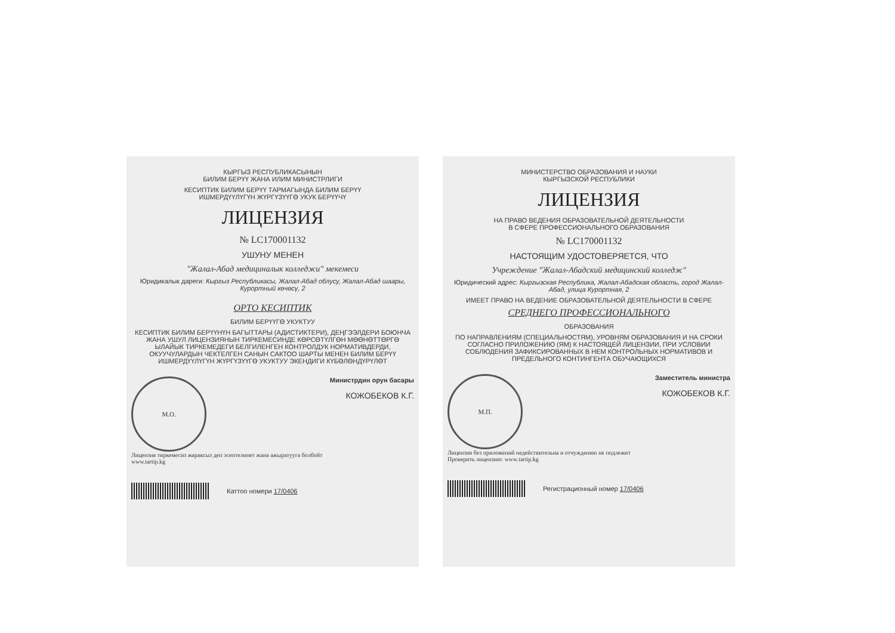КЫРГЫЗ РЕСПУБЛИКАСЫНЫН
БИЛИМ БЕРҮҮ ЖАНА ИЛИМ МИНИСТРЛИГИ
КЕСИПТИК БИЛИМ БЕРҮҮ ТАРМАГЫНДА БИЛИМ БЕРҮҮ
ИШМЕРДҮҮЛҮГҮН ЖҮРГҮЗҮҮГӨ УКУК БЕРҮҮЧҮ
ЛИЦЕНЗИЯ
№ LC170001132
УШУНУ МЕНЕН
"Жалал-Абад медициналык колледжи" мекемеси
Юридикалык дареги: Кыргыз Республикасы, Жалал-Абад облусу, Жалал-Абад шаары, Курортный көчөсү, 2
ОРТО КЕСИПТИК
БИЛИМ БЕРҮҮГӨ УКУКТУУ
КЕСИПТИК БИЛИМ БЕРҮҮНҮН БАГЫТТАРЫ (АДИСТИКТЕРИ), ДЕҢГЭЭЛДЕРИ БОЮНЧА ЖАНА УШУЛ ЛИЦЕНЗИЯНЫН ТИРКЕМЕСИНДЕ КӨРСӨТҮЛГӨН МӨӨНӨТТӨРГӨ ЫЛАЙЫК ТИРКЕМЕДЕГИ БЕЛГИЛЕНГЕН КОНТРОЛДУК НОРМАТИВДЕРДИ, ОКУУЧУЛАРДЫН ЧЕКТЕЛГЕН САНЫН САКТОО ШАРТЫ МЕНЕН БИЛИМ БЕРҮҮ ИШМЕРДҮҮЛҮГҮН ЖҮРГҮЗҮҮГӨ УКУКТУУ ЭКЕНДИГИ КҮБӨЛӨНДҮРҮЛӨТ
М.О.
Министрдин орун басары
КОЖОБЕКОВ К.Г.
Лицензия тиркемесиз жараксыз деп эсептелинет жана ажыратууга болбойт
www.tartip.kg
Каттоо номери 17/0406
МИНИСТЕРСТВО ОБРАЗОВАНИЯ И НАУКИ
КЫРГЫЗСКОЙ РЕСПУБЛИКИ
ЛИЦЕНЗИЯ
НА ПРАВО ВЕДЕНИЯ ОБРАЗОВАТЕЛЬНОЙ ДЕЯТЕЛЬНОСТИ
В СФЕРЕ ПРОФЕССИОНАЛЬНОГО ОБРАЗОВАНИЯ
№ LC170001132
НАСТОЯЩИМ УДОСТОВЕРЯЕТСЯ, ЧТО
Учреждение "Жалал-Абадский медицинский колледж"
Юридический адрес: Кыргызская Республика, Жалал-Абадская область, город Жалал-Абад, улица Курортная, 2
ИМЕЕТ ПРАВО НА ВЕДЕНИЕ ОБРАЗОВАТЕЛЬНОЙ ДЕЯТЕЛЬНОСТИ В СФЕРЕ
СРЕДНЕГО ПРОФЕССИОНАЛЬНОГО
ОБРАЗОВАНИЯ
ПО НАПРАВЛЕНИЯМ (СПЕЦИАЛЬНОСТЯМ), УРОВНЯМ ОБРАЗОВАНИЯ И НА СРОКИ СОГЛАСНО ПРИЛОЖЕНИЮ (ЯМ) К НАСТОЯЩЕЙ ЛИЦЕНЗИИ, ПРИ УСЛОВИИ СОБЛЮДЕНИЯ ЗАФИКСИРОВАННЫХ В НЕМ КОНТРОЛЬНЫХ НОРМАТИВОВ И ПРЕДЕЛЬНОГО КОНТИНГЕНТА ОБУЧАЮЩИХСЯ
М.П.
Заместитель министра
КОЖОБЕКОВ К.Г.
Лицензия без приложений недействительна и отчуждению не подлежит
Проверить лицензию: www.tartip.kg
Регистрационный номер 17/0406